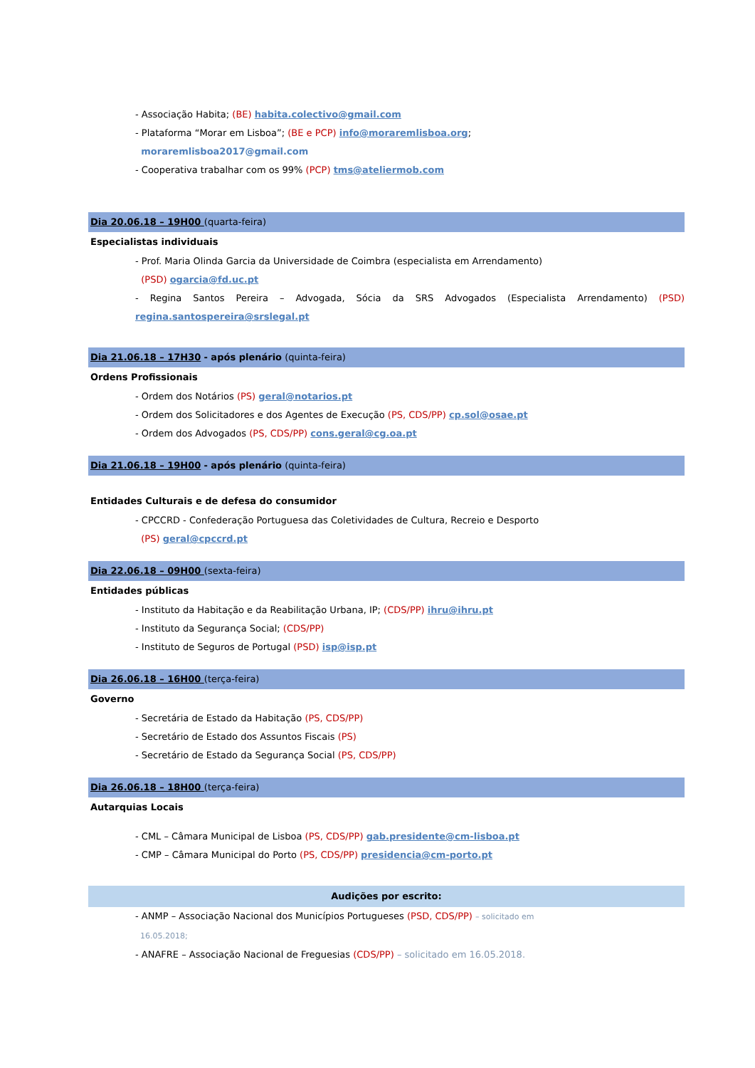- Associação Habita; (BE) habita.colectivo@gmail.com
- Plataforma “Morar em Lisboa”; (BE e PCP) info@moraremlisboa.org;
moraremlisboa2017@gmail.com
- Cooperativa trabalhar com os 99% (PCP) tms@ateliermob.com
Dia 20.06.18 – 19H00 (quarta-feira)
Especialistas individuais
- Prof. Maria Olinda Garcia da Universidade de Coimbra (especialista em Arrendamento)
(PSD) ogarcia@fd.uc.pt
- Regina Santos Pereira – Advogada, Sócia da SRS Advogados (Especialista Arrendamento) (PSD) regina.santospereira@srslegal.pt
Dia 21.06.18 – 17H30 - após plenário (quinta-feira)
Ordens Profissionais
- Ordem dos Notários (PS) geral@notarios.pt
- Ordem dos Solicitadores e dos Agentes de Execução (PS, CDS/PP) cp.sol@osae.pt
- Ordem dos Advogados (PS, CDS/PP) cons.geral@cg.oa.pt
Dia 21.06.18 – 19H00 - após plenário (quinta-feira)
Entidades Culturais e de defesa do consumidor
- CPCCRD - Confederação Portuguesa das Coletividades de Cultura, Recreio e Desporto
(PS) geral@cpccrd.pt
Dia 22.06.18 – 09H00 (sexta-feira)
Entidades públicas
- Instituto da Habitação e da Reabilitação Urbana, IP; (CDS/PP) ihru@ihru.pt
- Instituto da Segurança Social; (CDS/PP)
- Instituto de Seguros de Portugal (PSD) isp@isp.pt
Dia 26.06.18 – 16H00 (terça-feira)
Governo
- Secretária de Estado da Habitação (PS, CDS/PP)
- Secretário de Estado dos Assuntos Fiscais (PS)
- Secretário de Estado da Segurança Social (PS, CDS/PP)
Dia 26.06.18 – 18H00 (terça-feira)
Autarquias Locais
- CML – Câmara Municipal de Lisboa (PS, CDS/PP) gab.presidente@cm-lisboa.pt
- CMP – Câmara Municipal do Porto (PS, CDS/PP) presidencia@cm-porto.pt
Audições por escrito:
- ANMP – Associação Nacional dos Municípios Portugueses (PSD, CDS/PP) – solicitado em
16.05.2018;
- ANAFRE – Associação Nacional de Freguesias (CDS/PP) – solicitado em 16.05.2018.